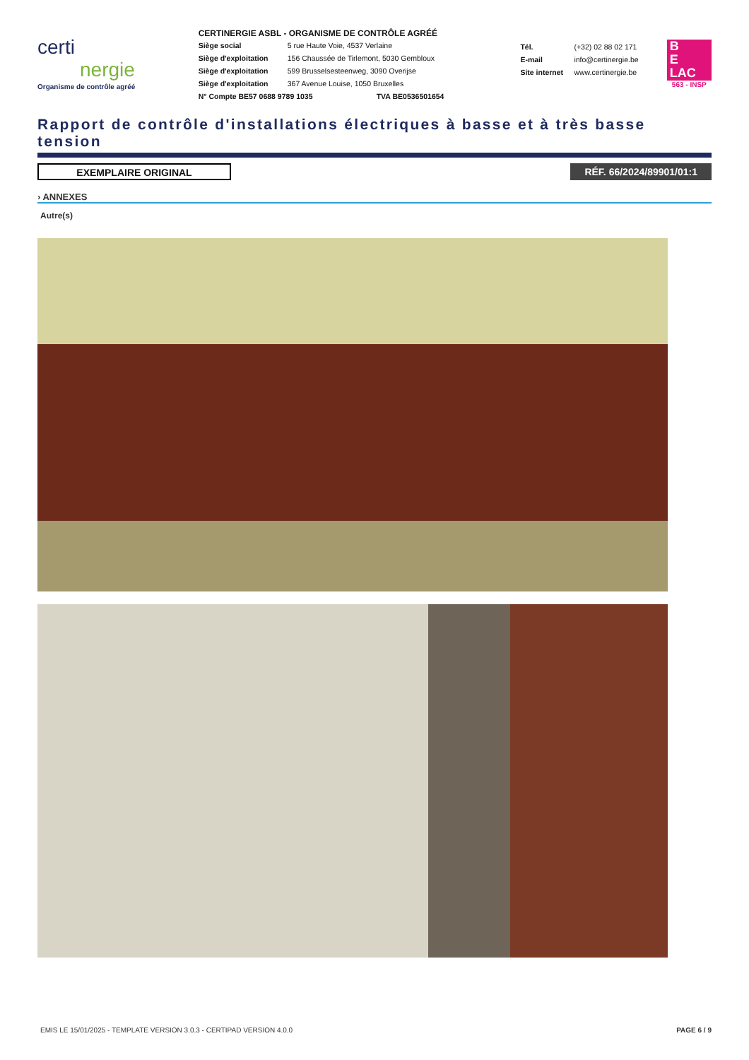certi
nergie
Organisme de contrôle agréé
CERTINERGIE ASBL - ORGANISME DE CONTRÔLE AGRÉÉ
Siège social 5 rue Haute Voie, 4537 Verlaine
Siège d'exploitation 156 Chaussée de Tirlemont, 5030 Gembloux
Siège d'exploitation 599 Brusselsesteenweg, 3090 Overijse
Siège d'exploitation 367 Avenue Louise, 1050 Bruxelles
N° Compte BE57 0688 9789 1035 TVA BE0536501654
Tél. (+32) 02 88 02 171
E-mail info@certinergie.be
Site internet www.certinergie.be
B
E
LAC
563 - INSP
Rapport de contrôle d'installations électriques à basse et à très basse tension
EXEMPLAIRE ORIGINAL RÉF. 66/2024/89901/01:1
› ANNEXES
Autre(s)
EMIS LE 15/01/2025 - TEMPLATE VERSION 3.0.3 - CERTIPAD VERSION 4.0.0 PAGE 6 / 9